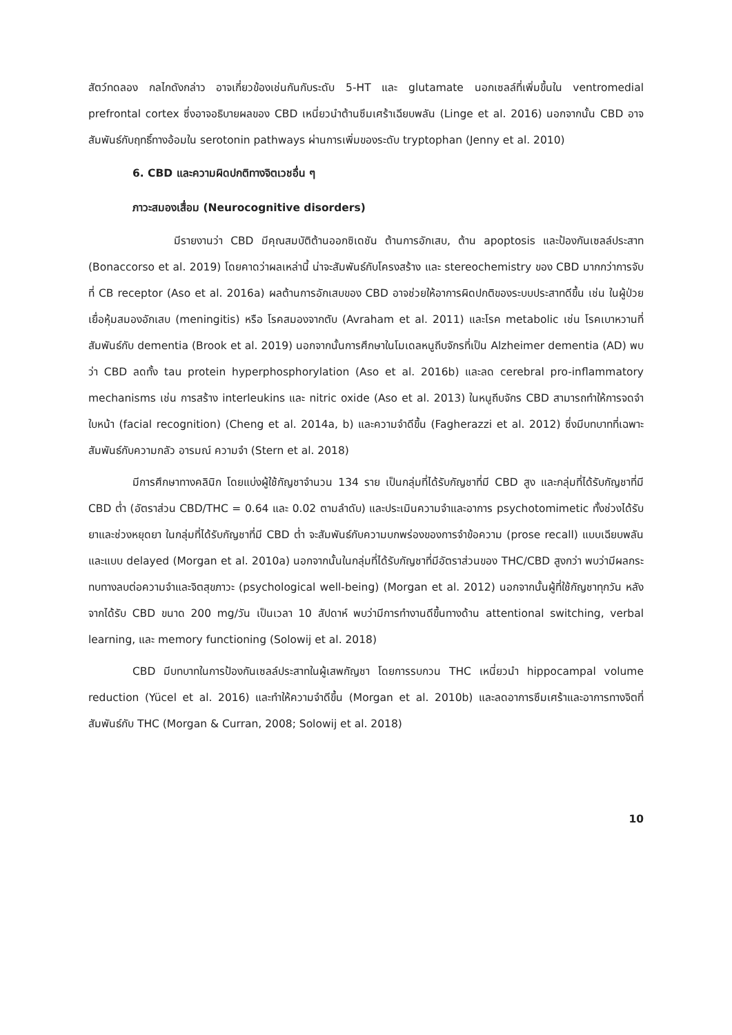สัตว์ทดลอง กลไกดังกล่าว อาจเกี่ยวข้องเช่นกันกับระดับ 5-HT และ glutamate นอกเซลล์ที่เพิ่มขึ้นใน ventromedial prefrontal cortex ซึ่งอาจอธิบายผลของ CBD เหนี่ยวนำต้านซึมเศร้าเฉียบพลัน (Linge et al. 2016) นอกจากนั้น CBD อาจสัมพันธ์กับฤทธิ์ทางอ้อมใน serotonin pathways ผ่านการเพิ่มของระดับ tryptophan (Jenny et al. 2010)
6. CBD และความผิดปกติทางจิตเวชอื่น ๆ
ภาวะสมองเสื่อม (Neurocognitive disorders)
มีรายงานว่า CBD มีคุณสมบัติต้านออกซิเดชัน ต้านการอักเสบ, ต้าน apoptosis และป้องกันเซลล์ประสาท (Bonaccorso et al. 2019) โดยคาดว่าผลเหล่านี้ น่าจะสัมพันธ์กับโครงสร้าง และ stereochemistry ของ CBD มากกว่าการจับที่ CB receptor (Aso et al. 2016a) ผลต้านการอักเสบของ CBD อาจช่วยให้อาการผิดปกติของระบบประสาทดีขึ้น เช่น ในผู้ป่วยเยื่อหุ้มสมองอักเสบ (meningitis) หรือ โรคสมองจากตับ (Avraham et al. 2011) และโรค metabolic เช่น โรคเบาหวานที่สัมพันธ์กับ dementia (Brook et al. 2019) นอกจากนั้นการศึกษาในโมเดลหนูถีบจักรที่เป็น Alzheimer dementia (AD) พบว่า CBD ลดทั้ง tau protein hyperphosphorylation (Aso et al. 2016b) และลด cerebral pro-inflammatory mechanisms เช่น การสร้าง interleukins และ nitric oxide (Aso et al. 2013) ในหนูถีบจักร CBD สามารถทำให้การจดจำใบหน้า (facial recognition) (Cheng et al. 2014a, b) และความจำดีขึ้น (Fagherazzi et al. 2012) ซึ่งมีบทบาทที่เฉพาะสัมพันธ์กับความกลัว อารมณ์ ความจำ (Stern et al. 2018)
มีการศึกษาทางคลินิก โดยแบ่งผู้ใช้กัญชาจำนวน 134 ราย เป็นกลุ่มที่ได้รับกัญชาที่มี CBD สูง และกลุ่มที่ได้รับกัญชาที่มี CBD ต่ำ (อัตราส่วน CBD/THC = 0.64 และ 0.02 ตามลำดับ) และประเมินความจำและอาการ psychotomimetic ทั้งช่วงได้รับยาและช่วงหยุดยา ในกลุ่มที่ได้รับกัญชาที่มี CBD ต่ำ จะสัมพันธ์กับความบกพร่องของการจำข้อความ (prose recall) แบบเฉียบพลัน และแบบ delayed (Morgan et al. 2010a) นอกจากนั้นในกลุ่มที่ได้รับกัญชาที่มีอัตราส่วนของ THC/CBD สูงกว่า พบว่ามีผลกระทบทางลบต่อความจำและจิตสุขภาวะ (psychological well-being) (Morgan et al. 2012) นอกจากนั้นผู้ที่ใช้กัญชาทุกวัน หลังจากได้รับ CBD ขนาด 200 mg/วัน เป็นเวลา 10 สัปดาห์ พบว่ามีการทำงานดีขึ้นทางด้าน attentional switching, verbal learning, และ memory functioning (Solowij et al. 2018)
CBD มีบทบาทในการป้องกันเซลล์ประสาทในผู้เสพกัญชา โดยการรบกวน THC เหนี่ยวนำ hippocampal volume reduction (Yücel et al. 2016) และทำให้ความจำดีขึ้น (Morgan et al. 2010b) และลดอาการซึมเศร้าและอาการทางจิตที่สัมพันธ์กับ THC (Morgan & Curran, 2008; Solowij et al. 2018)
10